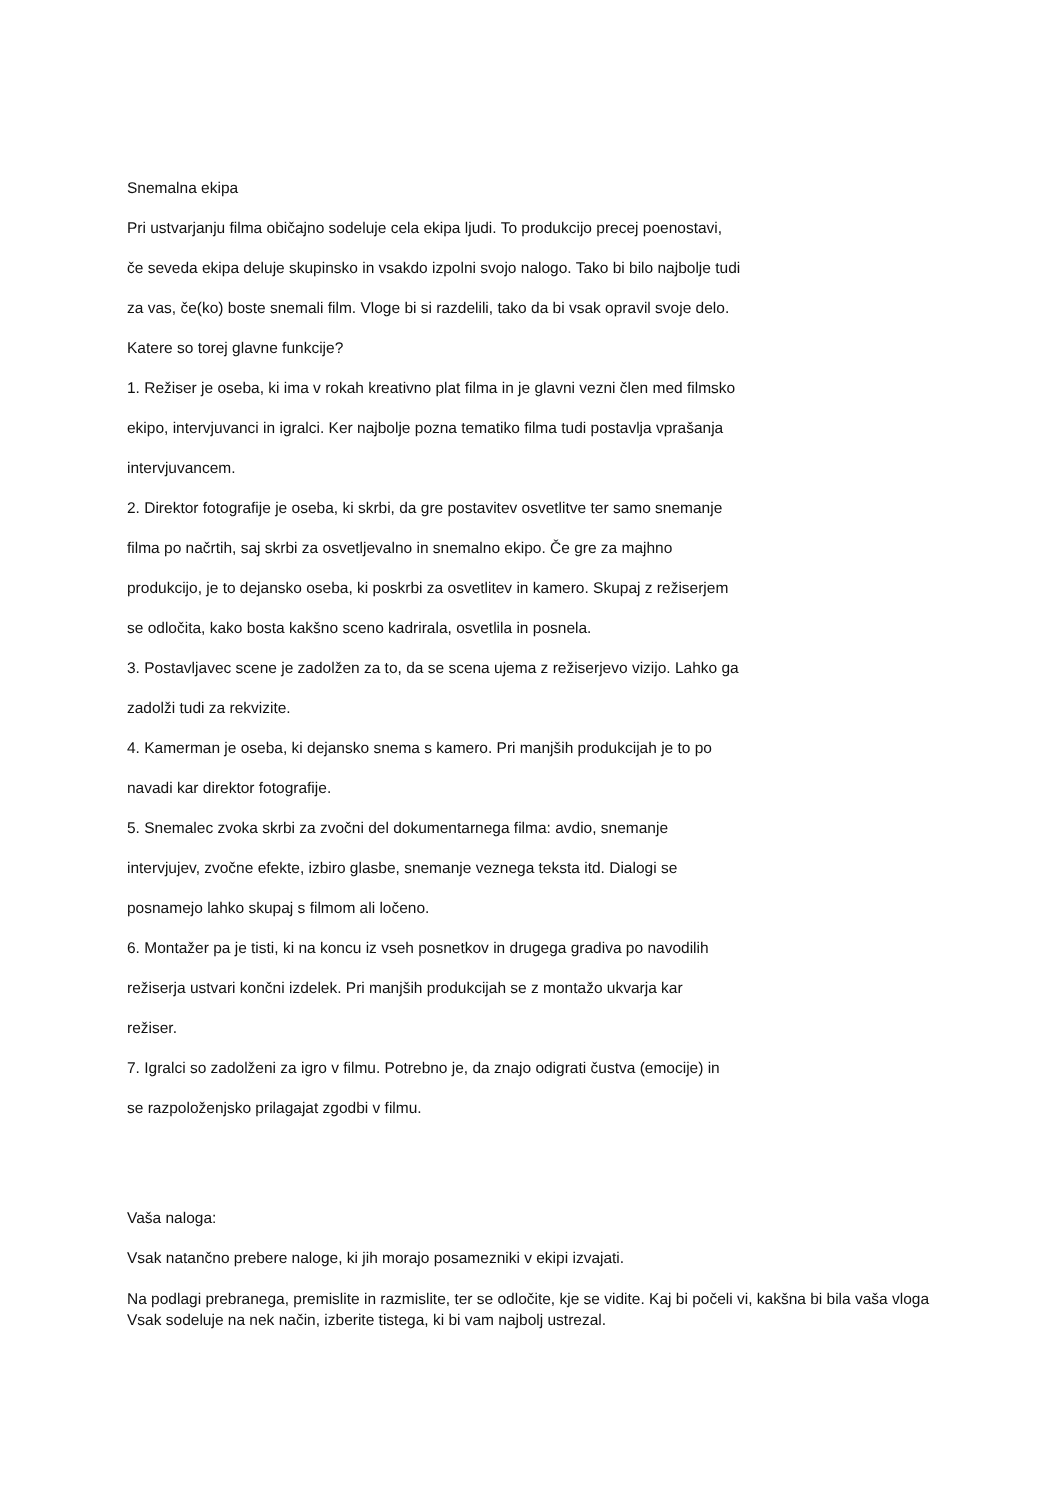Snemalna ekipa
Pri ustvarjanju filma običajno sodeluje cela ekipa ljudi. To produkcijo precej poenostavi,
če seveda ekipa deluje skupinsko in vsakdo izpolni svojo nalogo. Tako bi bilo najbolje tudi
za vas, če(ko) boste snemali film. Vloge bi si razdelili, tako da bi vsak opravil svoje delo.
Katere so torej glavne funkcije?
1. Režiser je oseba, ki ima v rokah kreativno plat filma in je glavni vezni člen med filmsko
ekipo, intervjuvanci in igralci. Ker najbolje pozna tematiko filma tudi postavlja vprašanja
intervjuvancem.
2. Direktor fotografije je oseba, ki skrbi, da gre postavitev osvetlitve ter samo snemanje
filma po načrtih, saj skrbi za osvetljevalno in snemalno ekipo. Če gre za majhno
produkcijo, je to dejansko oseba, ki poskrbi za osvetlitev in kamero. Skupaj z režiserjem
se odločita, kako bosta kakšno sceno kadrirala, osvetlila in posnela.
3. Postavljavec scene je zadolžen za to, da se scena ujema z režiserjevo vizijo. Lahko ga
zadolži tudi za rekvizite.
4. Kamerman je oseba, ki dejansko snema s kamero. Pri manjših produkcijah je to po
navadi kar direktor fotografije.
5. Snemalec zvoka skrbi za zvočni del dokumentarnega filma: avdio, snemanje
intervjujev, zvočne efekte, izbiro glasbe, snemanje veznega teksta itd. Dialogi se
posnamejo lahko skupaj s filmom ali ločeno.
6. Montažer pa je tisti, ki na koncu iz vseh posnetkov in drugega gradiva po navodilih
režiserja ustvari končni izdelek. Pri manjših produkcijah se z montažo ukvarja kar
režiser.
7. Igralci so zadolženi za igro v filmu. Potrebno je, da znajo odigrati čustva (emocije) in
se razpoloženjsko prilagajat zgodbi v filmu.
Vaša naloga:
Vsak natančno prebere naloge, ki jih morajo posamezniki v ekipi izvajati.
Na podlagi prebranega, premislite in razmislite, ter se odločite, kje se vidite. Kaj bi počeli vi, kakšna bi bila vaša vloga Vsak sodeluje na nek način, izberite tistega, ki bi vam najbolj ustrezal.